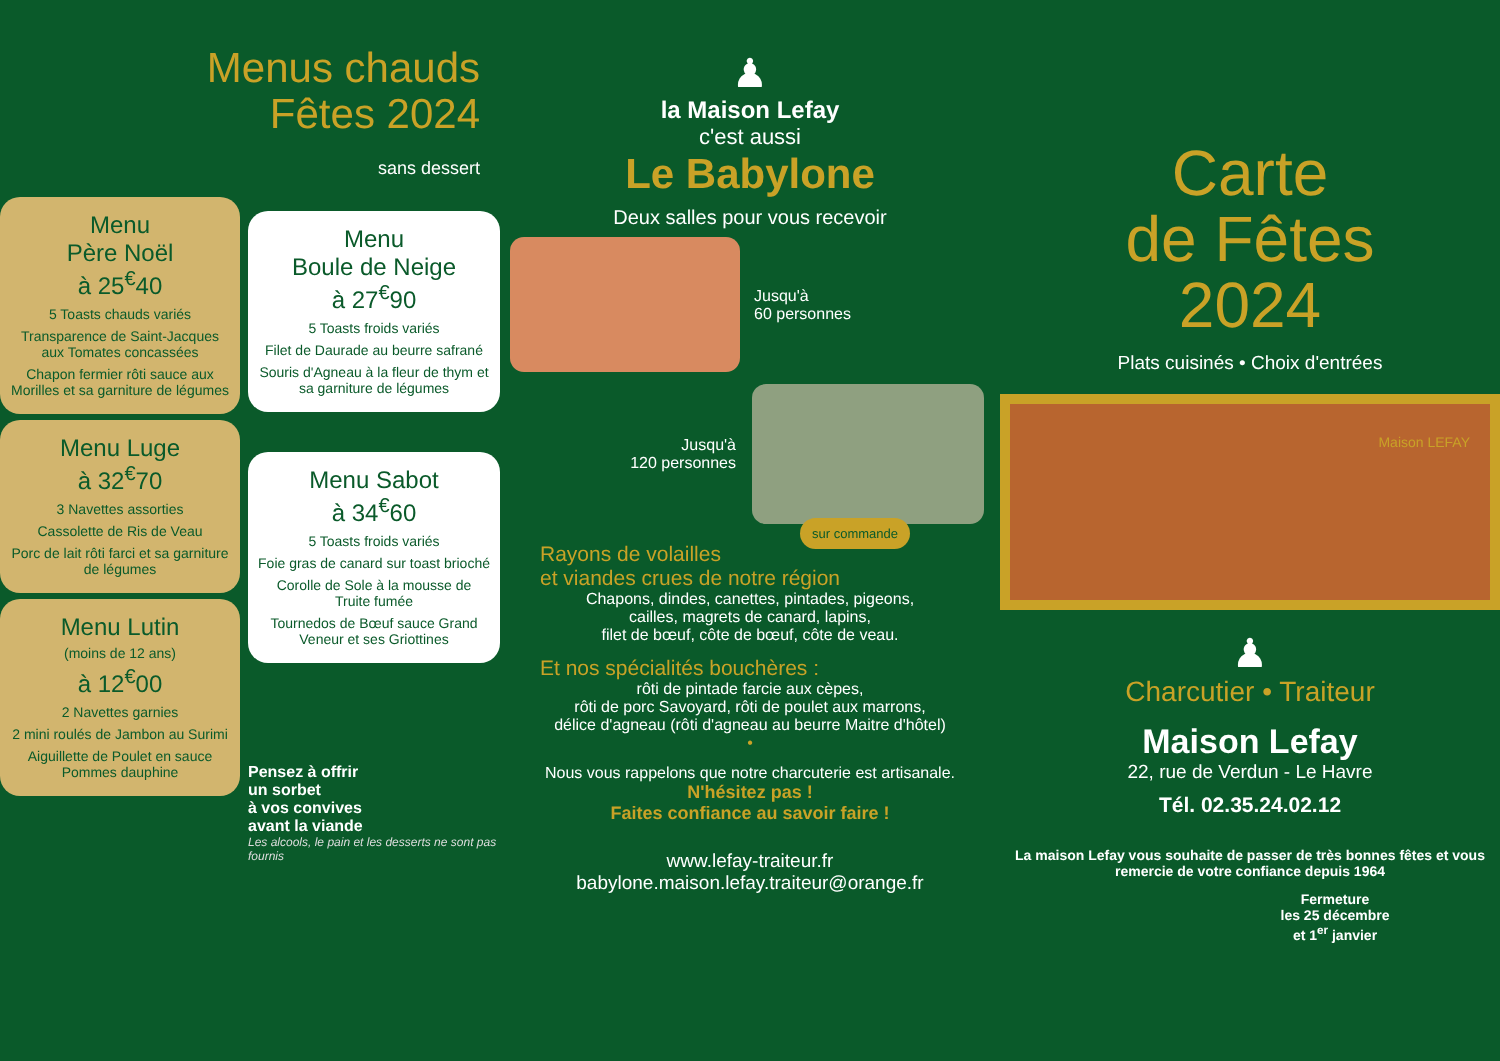Menus chauds
Fêtes 2024
sans dessert
Menu
Père Noël
à 25<sup>€</sup>40
5 Toasts chauds variés
Transparence de Saint-Jacques aux Tomates concassées
Chapon fermier rôti sauce aux Morilles et sa garniture de légumes
Menu Luge
à 32<sup>€</sup>70
3 Navettes assorties
Cassolette de Ris de Veau
Porc de lait rôti farci et sa garniture de légumes
Menu Lutin
(moins de 12 ans)
à 12<sup>€</sup>00
2 Navettes garnies
2 mini roulés de Jambon au Surimi
Aiguillette de Poulet en sauce Pommes dauphine
Menu
Boule de Neige
à 27<sup>€</sup>90
5 Toasts froids variés
Filet de Daurade au beurre safrané
Souris d'Agneau à la fleur de thym et sa garniture de légumes
Menu Sabot
à 34<sup>€</sup>60
5 Toasts froids variés
Foie gras de canard sur toast brioché
Corolle de Sole à la mousse de Truite fumée
Tournedos de Bœuf sauce Grand Veneur et ses Griottines
Pensez à offrir
un sorbet
à vos convives
avant la viande
Les alcools, le pain et les desserts ne sont pas fournis
♟
la Maison Lefay
c'est aussi
Le Babylone
Deux salles pour vous recevoir
Jusqu'à
60 personnes
Jusqu'à
120 personnes
sur commande
Rayons de volailles
et viandes crues de notre région
Chapons, dindes, canettes, pintades, pigeons,
cailles, magrets de canard, lapins,
filet de bœuf, côte de bœuf, côte de veau.
Et nos spécialités bouchères :
rôti de pintade farcie aux cèpes,
rôti de porc Savoyard, rôti de poulet aux marrons,
délice d'agneau (rôti d'agneau au beurre Maitre d'hôtel)
•
Nous vous rappelons que notre charcuterie est artisanale.
N'hésitez pas !
Faites confiance au savoir faire !
www.lefay-traiteur.fr
babylone.maison.lefay.traiteur@orange.fr
Carte
de Fêtes
2024
Plats cuisinés • Choix d'entrées
Maison LEFAY
♟
Charcutier • Traiteur
Maison Lefay
22, rue de Verdun - Le Havre
Tél. 02.35.24.02.12
La maison Lefay vous souhaite de passer de très bonnes fêtes et vous remercie de votre confiance depuis 1964
Fermeture
les 25 décembre
et 1<sup>er</sup> janvier